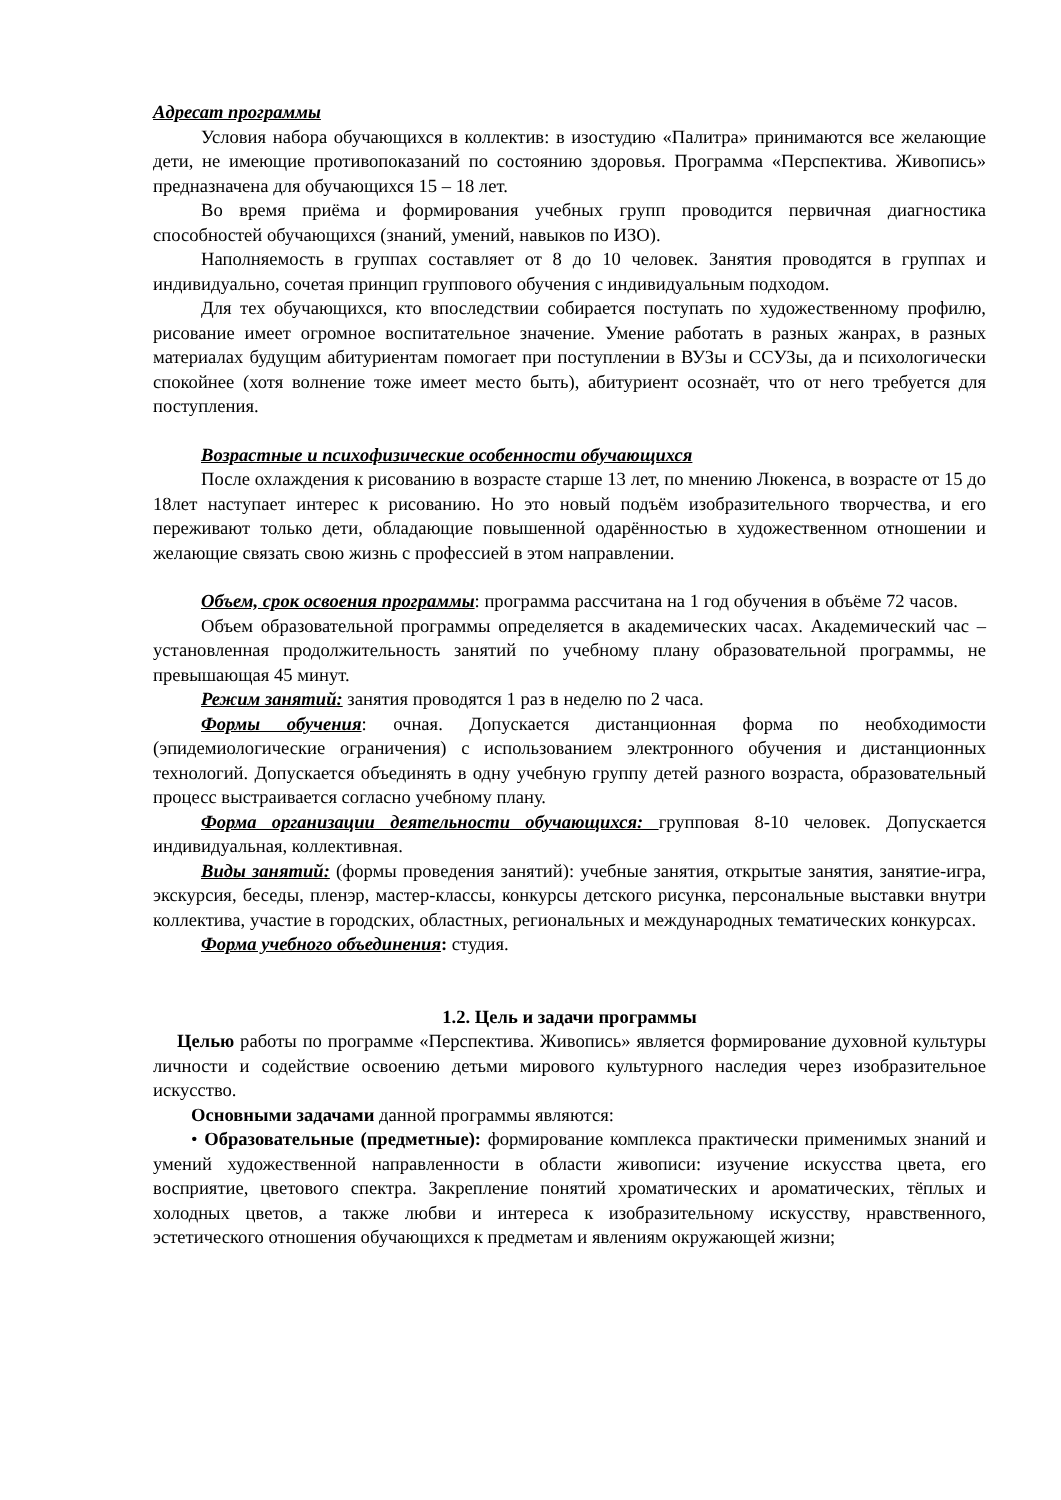Адресат программы
Условия набора обучающихся в коллектив: в изостудию «Палитра» принимаются все желающие дети, не имеющие противопоказаний по состоянию здоровья. Программа «Перспектива. Живопись» предназначена для обучающихся 15 – 18 лет.
Во время приёма и формирования учебных групп проводится первичная диагностика способностей обучающихся (знаний, умений, навыков по ИЗО).
Наполняемость в группах составляет от 8 до 10 человек. Занятия проводятся в группах и индивидуально, сочетая принцип группового обучения с индивидуальным подходом.
Для тех обучающихся, кто впоследствии собирается поступать по художественному профилю, рисование имеет огромное воспитательное значение. Умение работать в разных жанрах, в разных материалах будущим абитуриентам помогает при поступлении в ВУЗы и ССУЗы, да и психологически спокойнее (хотя волнение тоже имеет место быть), абитуриент осознаёт, что от него требуется для поступления.
Возрастные и психофизические особенности обучающихся
После охлаждения к рисованию в возрасте старше 13 лет, по мнению Люкенса, в возрасте от 15 до 18лет наступает интерес к рисованию. Но это новый подъём изобразительного творчества, и его переживают только дети, обладающие повышенной одарённостью в художественном отношении и желающие связать свою жизнь с профессией в этом направлении.
Объем, срок освоения программы: программа рассчитана на 1 год обучения в объёме 72 часов.
Объем образовательной программы определяется в академических часах. Академический час – установленная продолжительность занятий по учебному плану образовательной программы, не превышающая 45 минут.
Режим занятий: занятия проводятся 1 раз в неделю по 2 часа.
Формы обучения: очная. Допускается дистанционная форма по необходимости (эпидемиологические ограничения) с использованием электронного обучения и дистанционных технологий. Допускается объединять в одну учебную группу детей разного возраста, образовательный процесс выстраивается согласно учебному плану.
Форма организации деятельности обучающихся: групповая 8-10 человек. Допускается индивидуальная, коллективная.
Виды занятий: (формы проведения занятий): учебные занятия, открытые занятия, занятие-игра, экскурсия, беседы, пленэр, мастер-классы, конкурсы детского рисунка, персональные выставки внутри коллектива, участие в городских, областных, региональных и международных тематических конкурсах.
Форма учебного объединения: студия.
1.2. Цель и задачи программы
Целью работы по программе «Перспектива. Живопись» является формирование духовной культуры личности и содействие освоению детьми мирового культурного наследия через изобразительное искусство.
Основными задачами данной программы являются:
• Образовательные (предметные): формирование комплекса практически применимых знаний и умений художественной направленности в области живописи: изучение искусства цвета, его восприятие, цветового спектра. Закрепление понятий хроматических и ароматических, тёплых и холодных цветов, а также любви и интереса к изобразительному искусству, нравственного, эстетического отношения обучающихся к предметам и явлениям окружающей жизни;